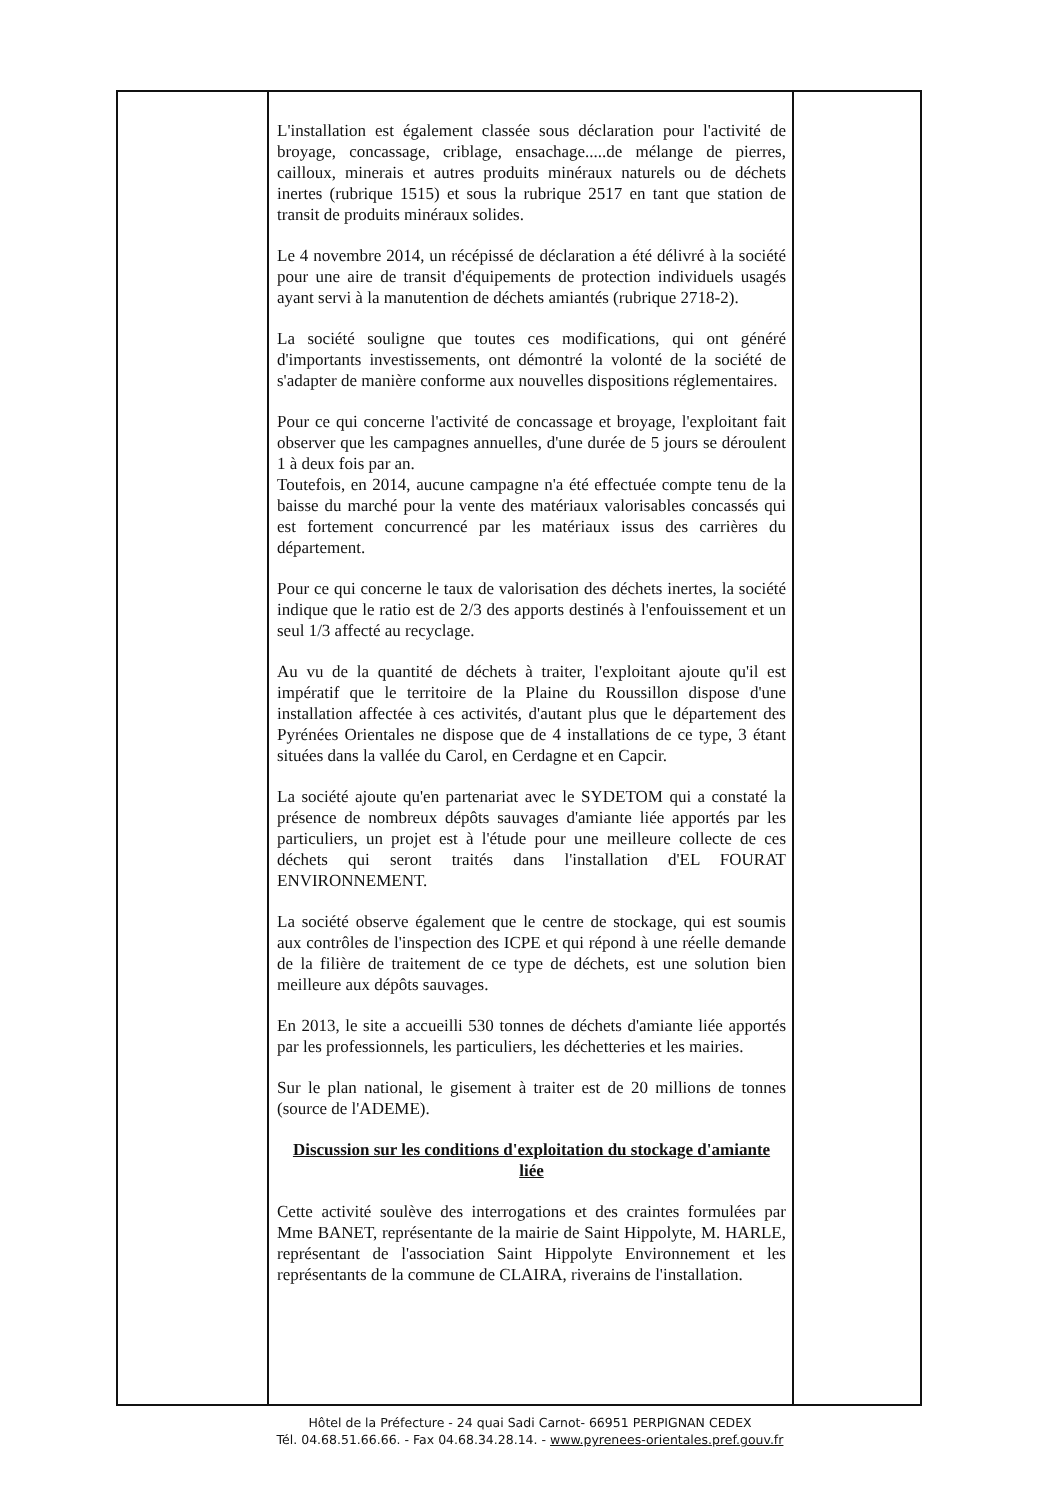| | L'installation est également classée sous déclaration pour l'activité de broyage, concassage, criblage, ensachage.....de mélange de pierres, cailloux, minerais et autres produits minéraux naturels ou de déchets inertes (rubrique 1515) et sous la rubrique 2517 en tant que station de transit de produits minéraux solides. Le 4 novembre 2014, un récépissé de déclaration a été délivré à la société pour une aire de transit d'équipements de protection individuels usagés ayant servi à la manutention de déchets amiantés (rubrique 2718-2). La société souligne que toutes ces modifications, qui ont généré d'importants investissements, ont démontré la volonté de la société de s'adapter de manière conforme aux nouvelles dispositions réglementaires. Pour ce qui concerne l'activité de concassage et broyage, l'exploitant fait observer que les campagnes annuelles, d'une durée de 5 jours se déroulent 1 à deux fois par an. Toutefois, en 2014, aucune campagne n'a été effectuée compte tenu de la baisse du marché pour la vente des matériaux valorisables concassés qui est fortement concurrencé par les matériaux issus des carrières du département. Pour ce qui concerne le taux de valorisation des déchets inertes, la société indique que le ratio est de 2/3 des apports destinés à l'enfouissement et un seul 1/3 affecté au recyclage. Au vu de la quantité de déchets à traiter, l'exploitant ajoute qu'il est impératif que le territoire de la Plaine du Roussillon dispose d'une installation affectée à ces activités, d'autant plus que le département des Pyrénées Orientales ne dispose que de 4 installations de ce type, 3 étant situées dans la vallée du Carol, en Cerdagne et en Capcir. La société ajoute qu'en partenariat avec le SYDETOM qui a constaté la présence de nombreux dépôts sauvages d'amiante liée apportés par les particuliers, un projet est à l'étude pour une meilleure collecte de ces déchets qui seront traités dans l'installation d'EL FOURAT ENVIRONNEMENT. La société observe également que le centre de stockage, qui est soumis aux contrôles de l'inspection des ICPE et qui répond à une réelle demande de la filière de traitement de ce type de déchets, est une solution bien meilleure aux dépôts sauvages. En 2013, le site a accueilli 530 tonnes de déchets d'amiante liée apportés par les professionnels, les particuliers, les déchetteries et les mairies. Sur le plan national, le gisement à traiter est de 20 millions de tonnes (source de l'ADEME). Discussion sur les conditions d'exploitation du stockage d'amiante liée Cette activité soulève des interrogations et des craintes formulées par Mme BANET, représentante de la mairie de Saint Hippolyte, M. HARLE, représentant de l'association Saint Hippolyte Environnement et les représentants de la commune de CLAIRA, riverains de l'installation. | |
Hôtel de la Préfecture - 24 quai Sadi Carnot- 66951 PERPIGNAN CEDEX
Tél. 04.68.51.66.66. - Fax 04.68.34.28.14. - www.pyrenees-orientales.pref.gouv.fr